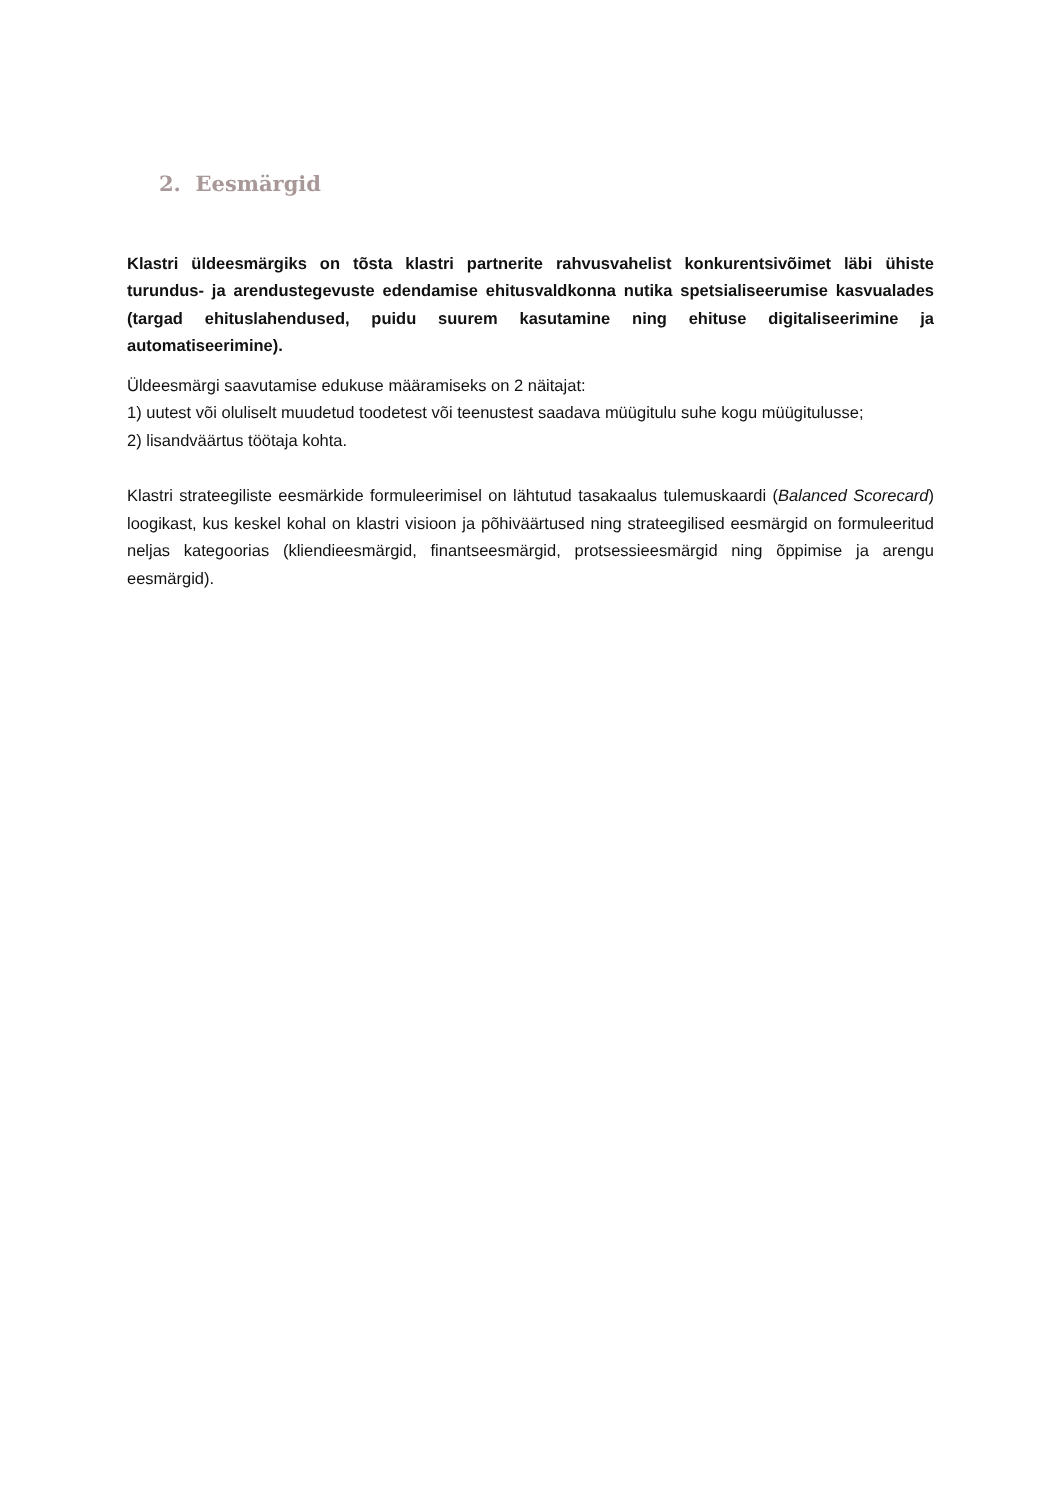2. Eesmärgid
Klastri üldeesmärgiks on tõsta klastri partnerite rahvusvahelist konkurentsivõimet läbi ühiste turundus- ja arendustegevuste edendamise ehitusvaldkonna nutika spetsialiseerumise kasvualades (targad ehituslahendused, puidu suurem kasutamine ning ehituse digitaliseerimine ja automatiseerimine).
Üldeesmärgi saavutamise edukuse määramiseks on 2 näitajat:
1) uutest või oluliselt muudetud toodetest või teenustest saadava müügitulu suhe kogu müügitulusse;
2) lisandväärtus töötaja kohta.
Klastri strateegiliste eesmärkide formuleerimisel on lähtutud tasakaalus tulemuskaardi (Balanced Scorecard) loogikast, kus keskel kohal on klastri visioon ja põhiväärtused ning strateegilised eesmärgid on formuleeritud neljas kategoorias (kliendieesmärgid, finantseesmärgid, protsessieesmärgid ning õppimise ja arengu eesmärgid).